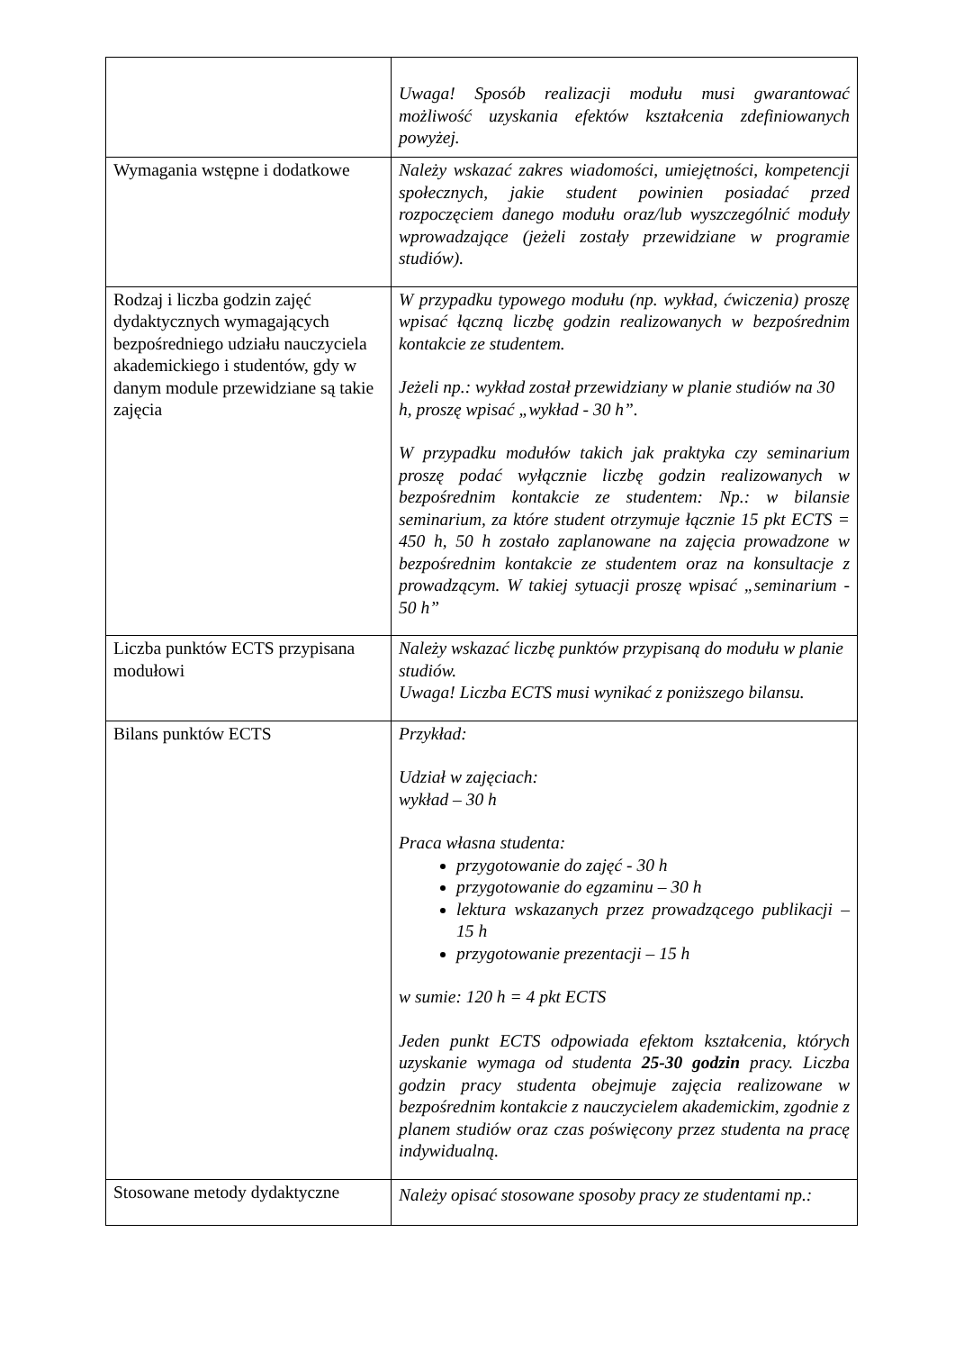| | Uwaga! Sposób realizacji modułu musi gwarantować możliwość uzyskania efektów kształcenia zdefiniowanych powyżej. |
| Wymagania wstępne i dodatkowe | Należy wskazać zakres wiadomości, umiejętności, kompetencji społecznych, jakie student powinien posiadać przed rozpoczęciem danego modułu oraz/lub wyszczególnić moduły wprowadzające (jeżeli zostały przewidziane w programie studiów). |
| Rodzaj i liczba godzin zajęć dydaktycznych wymagających bezpośredniego udziału nauczyciela akademickiego i studentów, gdy w danym module przewidziane są takie zajęcia | W przypadku typowego modułu (np. wykład, ćwiczenia) proszę wpisać łączną liczbę godzin realizowanych w bezpośrednim kontakcie ze studentem. Jeżeli np.: wykład został przewidziany w planie studiów na 30 h, proszę wpisać „wykład - 30 h”. W przypadku modułów takich jak praktyka czy seminarium proszę podać wyłącznie liczbę godzin realizowanych w bezpośrednim kontakcie ze studentem: Np.: w bilansie seminarium, za które student otrzymuje łącznie 15 pkt ECTS = 450 h, 50 h zostało zaplanowane na zajęcia prowadzone w bezpośrednim kontakcie ze studentem oraz na konsultacje z prowadzącym. W takiej sytuacji proszę wpisać „seminarium - 50 h” |
| Liczba punktów ECTS przypisana modułowi | Należy wskazać liczbę punktów przypisaną do modułu w planie studiów. Uwaga! Liczba ECTS musi wynikać z poniższego bilansu. |
| Bilans punktów ECTS | Przykład: Udział w zajęciach: wykład – 30 h Praca własna studenta: przygotowanie do zajęć - 30 h przygotowanie do egzaminu – 30 h lektura wskazanych przez prowadzącego publikacji – 15 h przygotowanie prezentacji – 15 h w sumie: 120 h = 4 pkt ECTS Jeden punkt ECTS odpowiada efektom kształcenia, których uzyskanie wymaga od studenta 25-30 godzin pracy. Liczba godzin pracy studenta obejmuje zajęcia realizowane w bezpośrednim kontakcie z nauczycielem akademickim, zgodnie z planem studiów oraz czas poświęcony przez studenta na pracę indywidualną. |
| Stosowane metody dydaktyczne | Należy opisać stosowane sposoby pracy ze studentami np.: |